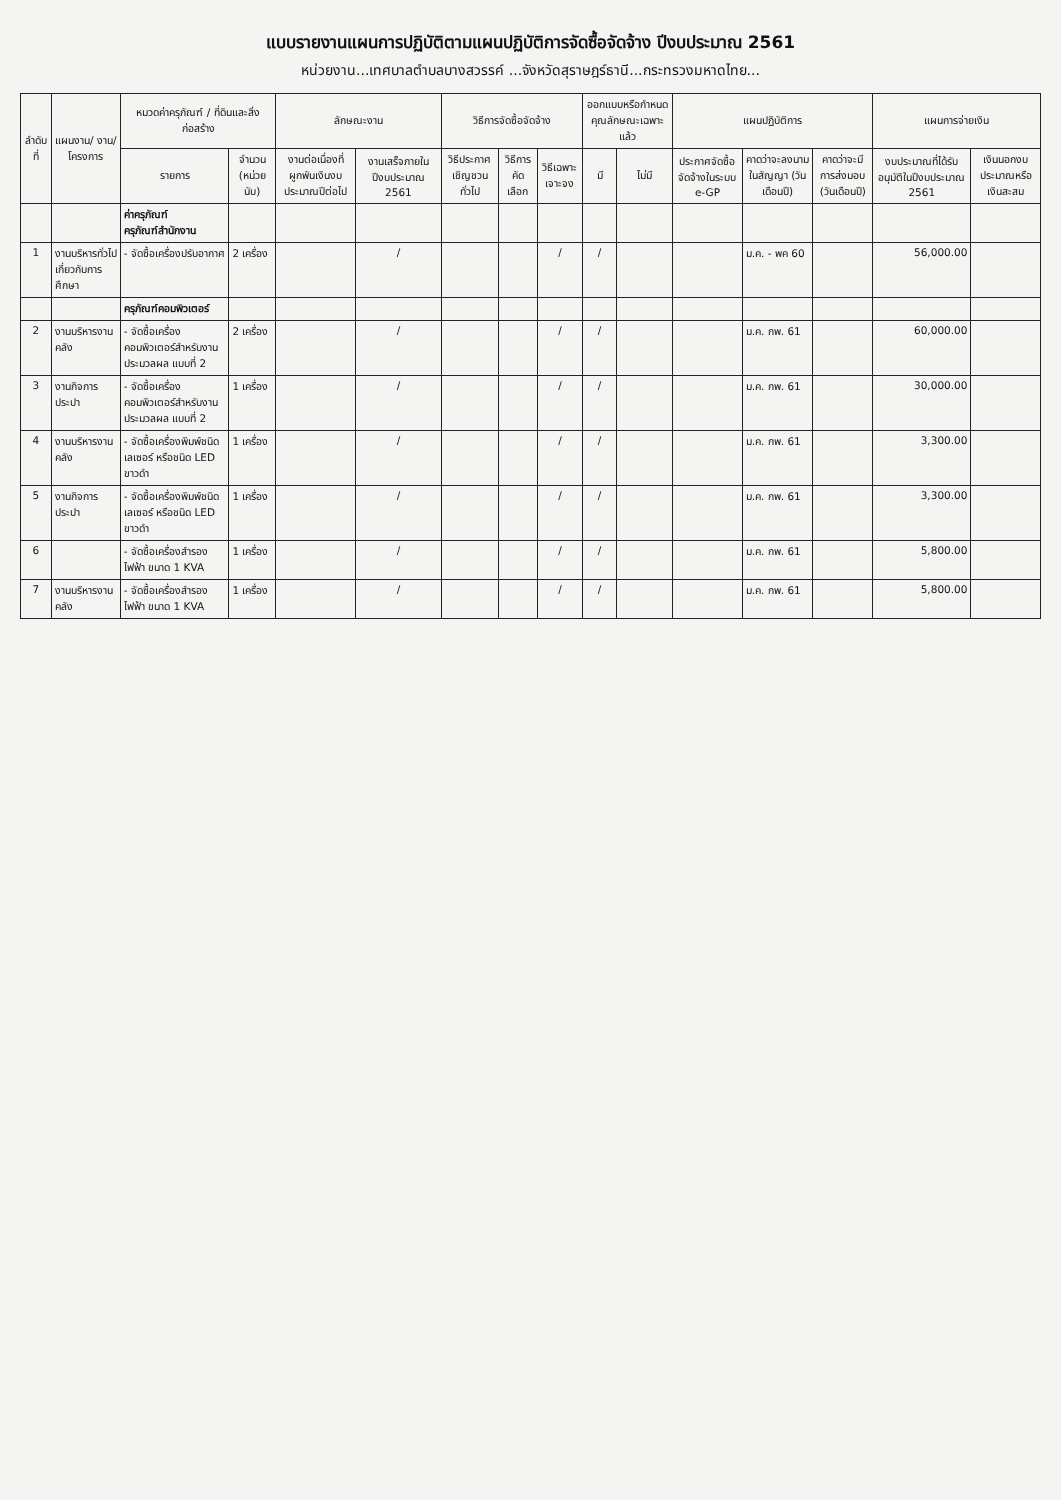แบบรายงานแผนการปฏิบัติตามแผนปฏิบัติการจัดซื้อจัดจ้าง ปีงบประมาณ 2561
หน่วยงาน...เทศบาลตำบลบางสวรรค์ ...จังหวัดสุราษฎร์ธานี...กระทรวงมหาดไทย...
| ลำดับที่ | แผนงาน/ งาน/ โครงการ | หมวดค่าครุภัณฑ์ / ที่ดินและสิ่งก่อสร้าง | | ลักษณะงาน | | วิธีการจัดซื้อจัดจ้าง | | | ออกแบบหรือกำหนดคุณลักษณะเฉพาะแล้ว | | แผนปฏิบัติการ | | | แผนการจ่ายเงิน | |
| --- | --- | --- | --- | --- | --- | --- | --- | --- | --- | --- | --- | --- | --- | --- | --- |
| | | รายการ | จำนวน (หน่วยนับ) | งานต่อเนื่องที่ผูกพันเงินงบประมาณปีต่อไป | งานเสร็จภายในปีงบประมาณ 2561 | วิธีประกาศเชิญชวนทั่วไป | วิธีการคัดเลือก | วิธีเฉพาะเจาะจง | มี | ไม่มี | ประกาศจัดซื้อจัดจ้างในระบบ e-GP | คาดว่าจะลงนามในสัญญา (วันเดือนปี) | คาดว่าจะมีการส่งมอบ (วันเดือนปี) | งบประมาณที่ได้รับอนุมัติในปีงบประมาณ 2561 | เงินนอกงบประมาณหรือเงินสะสม |
| | | ค่าครุภัณฑ์ ครุภัณฑ์สำนักงาน | | | | | | | | | | | | | |
| 1 | งานบริหารทั่วไปเกี่ยวกับการศึกษา | - จัดซื้อเครื่องปรับอากาศ | 2 เครื่อง | | / | | | / | / | | | ม.ค. - พค 60 | | 56,000.00 | |
| | | ครุภัณฑ์คอมพิวเตอร์ | | | | | | | | | | | | | |
| 2 | งานบริหารงานคลัง | - จัดซื้อเครื่องคอมพิวเตอร์สำหรับงานประมวลผล แบบที่ 2 | 2 เครื่อง | | / | | | / | / | | | ม.ค. กพ. 61 | | 60,000.00 | |
| 3 | งานกิจการประปา | - จัดซื้อเครื่องคอมพิวเตอร์สำหรับงานประมวลผล แบบที่ 2 | 1 เครื่อง | | / | | | / | / | | | ม.ค. กพ. 61 | | 30,000.00 | |
| 4 | งานบริหารงานคลัง | - จัดซื้อเครื่องพิมพ์ชนิดเลเซอร์ หรือชนิด LED ขาวดำ | 1 เครื่อง | | / | | | / | / | | | ม.ค. กพ. 61 | | 3,300.00 | |
| 5 | งานกิจการประปา | - จัดซื้อเครื่องพิมพ์ชนิดเลเซอร์ หรือชนิด LED ขาวดำ | 1 เครื่อง | | / | | | / | / | | | ม.ค. กพ. 61 | | 3,300.00 | |
| 6 | | - จัดซื้อเครื่องสำรองไฟฟ้า ขนาด 1 KVA | 1 เครื่อง | | / | | | / | / | | | ม.ค. กพ. 61 | | 5,800.00 | |
| 7 | งานบริหารงานคลัง | - จัดซื้อเครื่องสำรองไฟฟ้า ขนาด 1 KVA | 1 เครื่อง | | / | | | / | / | | | ม.ค. กพ. 61 | | 5,800.00 | |